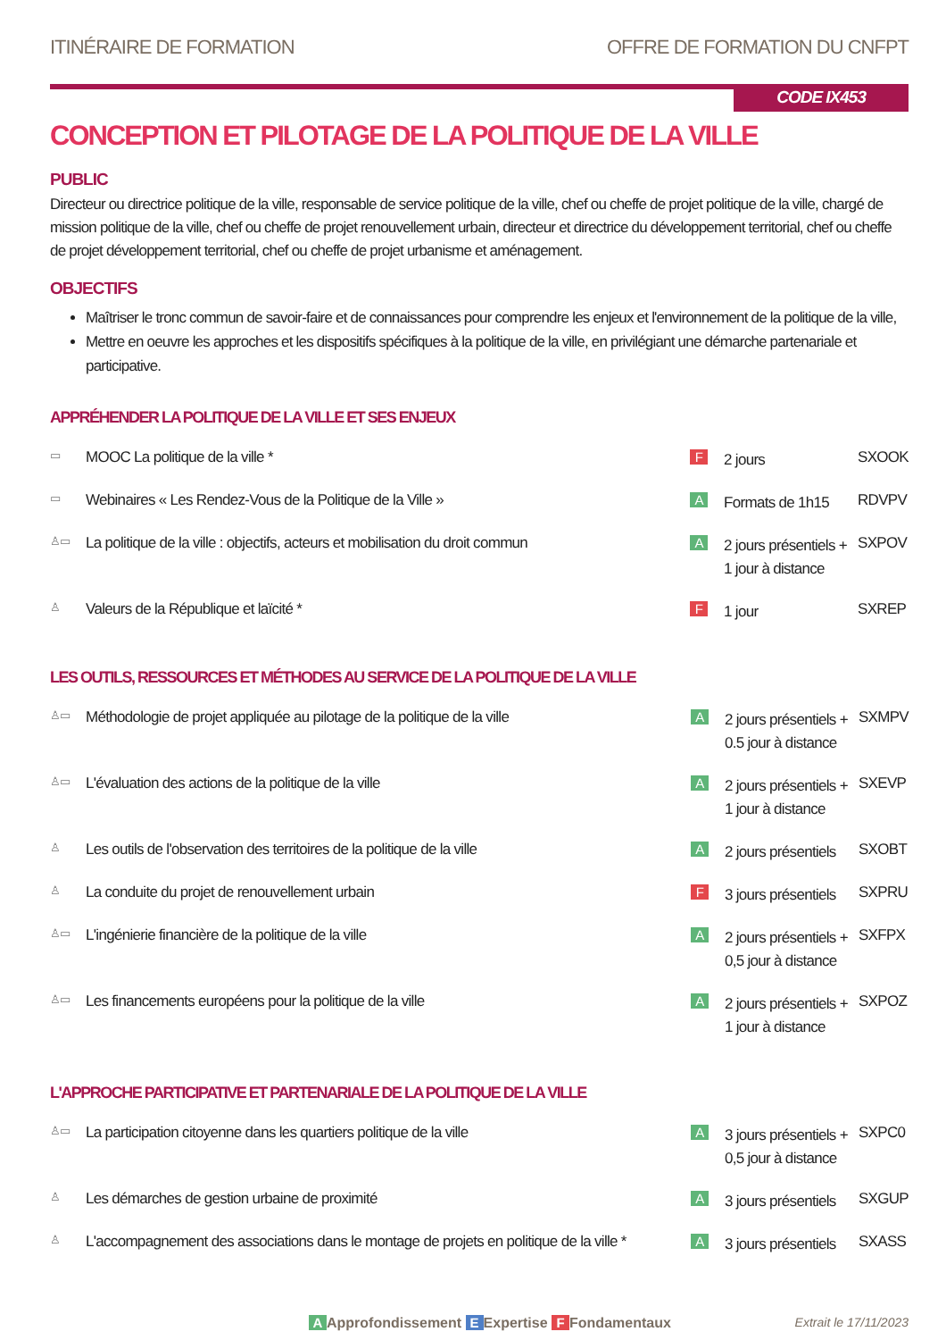ITINÉRAIRE DE FORMATION OFFRE DE FORMATION DU CNFPT
CODE IX453
CONCEPTION ET PILOTAGE DE LA POLITIQUE DE LA VILLE
PUBLIC
Directeur ou directrice politique de la ville, responsable de service politique de la ville, chef ou cheffe de projet politique de la ville, chargé de mission politique de la ville, chef ou cheffe de projet renouvellement urbain, directeur et directrice du développement territorial, chef ou cheffe de projet développement territorial, chef ou cheffe de projet urbanisme et aménagement.
OBJECTIFS
Maîtriser le tronc commun de savoir-faire et de connaissances pour comprendre les enjeux et l'environnement de la politique de la ville,
Mettre en oeuvre les approches et les dispositifs spécifiques à la politique de la ville, en privilégiant une démarche partenariale et participative.
APPRÉHENDER LA POLITIQUE DE LA VILLE ET SES ENJEUX
| ▭ | MOOC La politique de la ville * | F | 2 jours | SXOOK |
| ▭ | Webinaires « Les Rendez-Vous de la Politique de la Ville » | A | Formats de 1h15 | RDVPV |
| ♙▭ | La politique de la ville : objectifs, acteurs et mobilisation du droit commun | A | 2 jours présentiels + 1 jour à distance | SXPOV |
| ♙ | Valeurs de la République et laïcité * | F | 1 jour | SXREP |
LES OUTILS, RESSOURCES ET MÉTHODES AU SERVICE DE LA POLITIQUE DE LA VILLE
| ♙▭ | Méthodologie de projet appliquée au pilotage de la politique de la ville | A | 2 jours présentiels + 0.5 jour à distance | SXMPV |
| ♙▭ | L'évaluation des actions de la politique de la ville | A | 2 jours présentiels + 1 jour à distance | SXEVP |
| ♙ | Les outils de l'observation des territoires de la politique de la ville | A | 2 jours présentiels | SXOBT |
| ♙ | La conduite du projet de renouvellement urbain | F | 3 jours présentiels | SXPRU |
| ♙▭ | L'ingénierie financière de la politique de la ville | A | 2 jours présentiels + 0,5 jour à distance | SXFPX |
| ♙▭ | Les financements européens pour la politique de la ville | A | 2 jours présentiels + 1 jour à distance | SXPOZ |
L'APPROCHE PARTICIPATIVE ET PARTENARIALE DE LA POLITIQUE DE LA VILLE
| ♙▭ | La participation citoyenne dans les quartiers politique de la ville | A | 3 jours présentiels + 0,5 jour à distance | SXPC0 |
| ♙ | Les démarches de gestion urbaine de proximité | A | 3 jours présentiels | SXGUP |
| ♙ | L'accompagnement des associations dans le montage de projets en politique de la ville * | A | 3 jours présentiels | SXASS |
A Approfondissement E Expertise F Fondamentaux Extrait le 17/11/2023